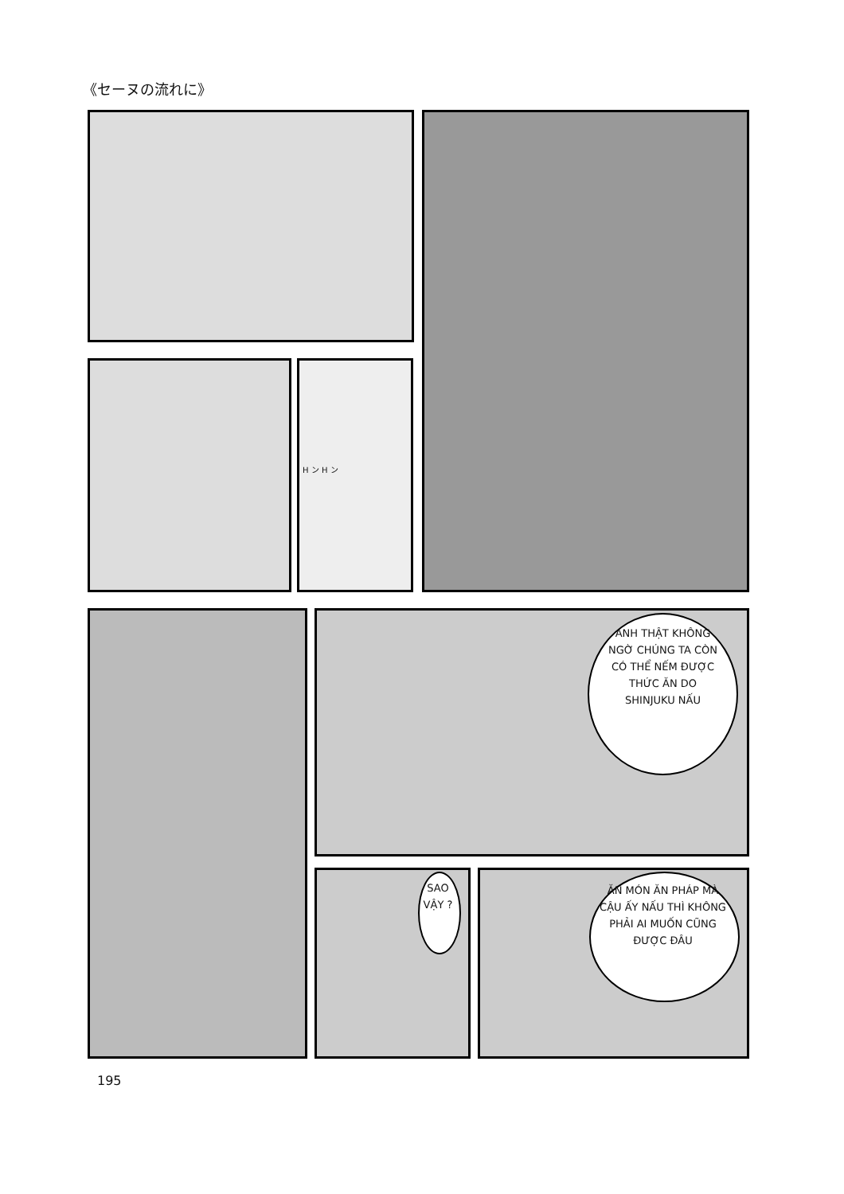《セーヌの流れに》
H ン H ン
ANH THẬT KHÔNG NGỜ CHÚNG TA CÒN CÓ THỂ NẾM ĐƯỢC THỨC ĂN DO SHINJUKU NẤU
SAO VẬY ?
ĂN MÓN ĂN PHÁP MÀ CẬU ẤY NẤU THÌ KHÔNG PHẢI AI MUỐN CŨNG ĐƯỢC ĐÂU
195